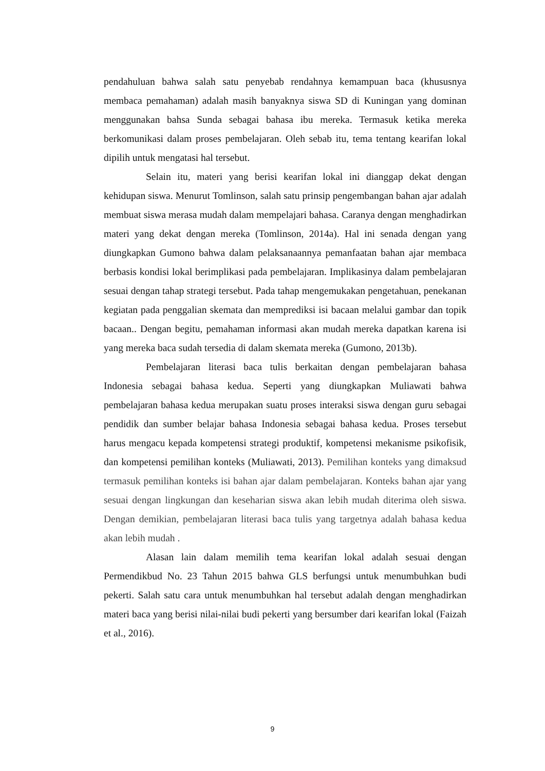pendahuluan bahwa salah satu penyebab rendahnya kemampuan baca (khususnya membaca pemahaman) adalah masih banyaknya siswa SD di Kuningan yang dominan menggunakan bahsa Sunda sebagai bahasa ibu mereka. Termasuk ketika mereka berkomunikasi dalam proses pembelajaran. Oleh sebab itu, tema tentang kearifan lokal dipilih untuk mengatasi hal tersebut.
Selain itu, materi yang berisi kearifan lokal ini dianggap dekat dengan kehidupan siswa. Menurut Tomlinson, salah satu prinsip pengembangan bahan ajar adalah membuat siswa merasa mudah dalam mempelajari bahasa. Caranya dengan menghadirkan materi yang dekat dengan mereka (Tomlinson, 2014a). Hal ini senada dengan yang diungkapkan Gumono bahwa dalam pelaksanaannya pemanfaatan bahan ajar membaca berbasis kondisi lokal berimplikasi pada pembelajaran. Implikasinya dalam pembelajaran sesuai dengan tahap strategi tersebut. Pada tahap mengemukakan pengetahuan, penekanan kegiatan pada penggalian skemata dan memprediksi isi bacaan melalui gambar dan topik bacaan.. Dengan begitu, pemahaman informasi akan mudah mereka dapatkan karena isi yang mereka baca sudah tersedia di dalam skemata mereka (Gumono, 2013b).
Pembelajaran literasi baca tulis berkaitan dengan pembelajaran bahasa Indonesia sebagai bahasa kedua. Seperti yang diungkapkan Muliawati bahwa pembelajaran bahasa kedua merupakan suatu proses interaksi siswa dengan guru sebagai pendidik dan sumber belajar bahasa Indonesia sebagai bahasa kedua. Proses tersebut harus mengacu kepada kompetensi strategi produktif, kompetensi mekanisme psikofisik, dan kompetensi pemilihan konteks (Muliawati, 2013). Pemilihan konteks yang dimaksud termasuk pemilihan konteks isi bahan ajar dalam pembelajaran. Konteks bahan ajar yang sesuai dengan lingkungan dan keseharian siswa akan lebih mudah diterima oleh siswa. Dengan demikian, pembelajaran literasi baca tulis yang targetnya adalah bahasa kedua akan lebih mudah .
Alasan lain dalam memilih tema kearifan lokal adalah sesuai dengan Permendikbud No. 23 Tahun 2015 bahwa GLS berfungsi untuk menumbuhkan budi pekerti. Salah satu cara untuk menumbuhkan hal tersebut adalah dengan menghadirkan materi baca yang berisi nilai-nilai budi pekerti yang bersumber dari kearifan lokal (Faizah et al., 2016).
9